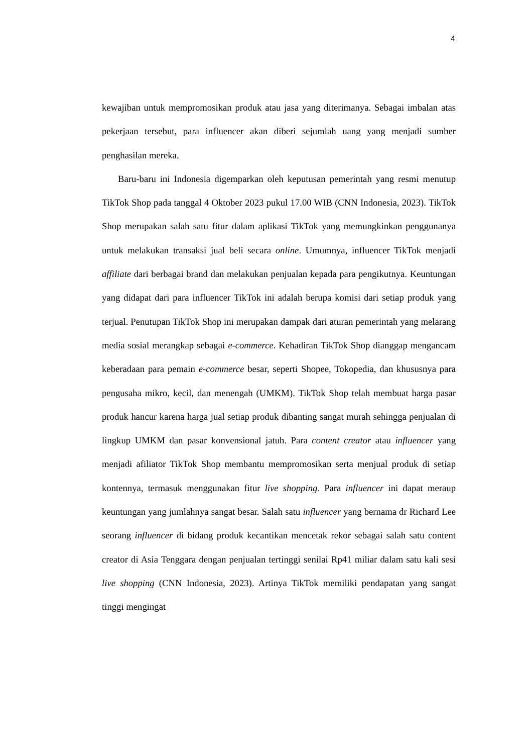4
kewajiban untuk mempromosikan produk atau jasa yang diterimanya. Sebagai imbalan atas pekerjaan tersebut, para influencer akan diberi sejumlah uang yang menjadi sumber penghasilan mereka.
Baru-baru ini Indonesia digemparkan oleh keputusan pemerintah yang resmi menutup TikTok Shop pada tanggal 4 Oktober 2023 pukul 17.00 WIB (CNN Indonesia, 2023). TikTok Shop merupakan salah satu fitur dalam aplikasi TikTok yang memungkinkan penggunanya untuk melakukan transaksi jual beli secara online. Umumnya, influencer TikTok menjadi affiliate dari berbagai brand dan melakukan penjualan kepada para pengikutnya. Keuntungan yang didapat dari para influencer TikTok ini adalah berupa komisi dari setiap produk yang terjual. Penutupan TikTok Shop ini merupakan dampak dari aturan pemerintah yang melarang media sosial merangkap sebagai e-commerce. Kehadiran TikTok Shop dianggap mengancam keberadaan para pemain e-commerce besar, seperti Shopee, Tokopedia, dan khususnya para pengusaha mikro, kecil, dan menengah (UMKM). TikTok Shop telah membuat harga pasar produk hancur karena harga jual setiap produk dibanting sangat murah sehingga penjualan di lingkup UMKM dan pasar konvensional jatuh. Para content creator atau influencer yang menjadi afiliator TikTok Shop membantu mempromosikan serta menjual produk di setiap kontennya, termasuk menggunakan fitur live shopping. Para influencer ini dapat meraup keuntungan yang jumlahnya sangat besar. Salah satu influencer yang bernama dr Richard Lee seorang influencer di bidang produk kecantikan mencetak rekor sebagai salah satu content creator di Asia Tenggara dengan penjualan tertinggi senilai Rp41 miliar dalam satu kali sesi live shopping (CNN Indonesia, 2023). Artinya TikTok memiliki pendapatan yang sangat tinggi mengingat